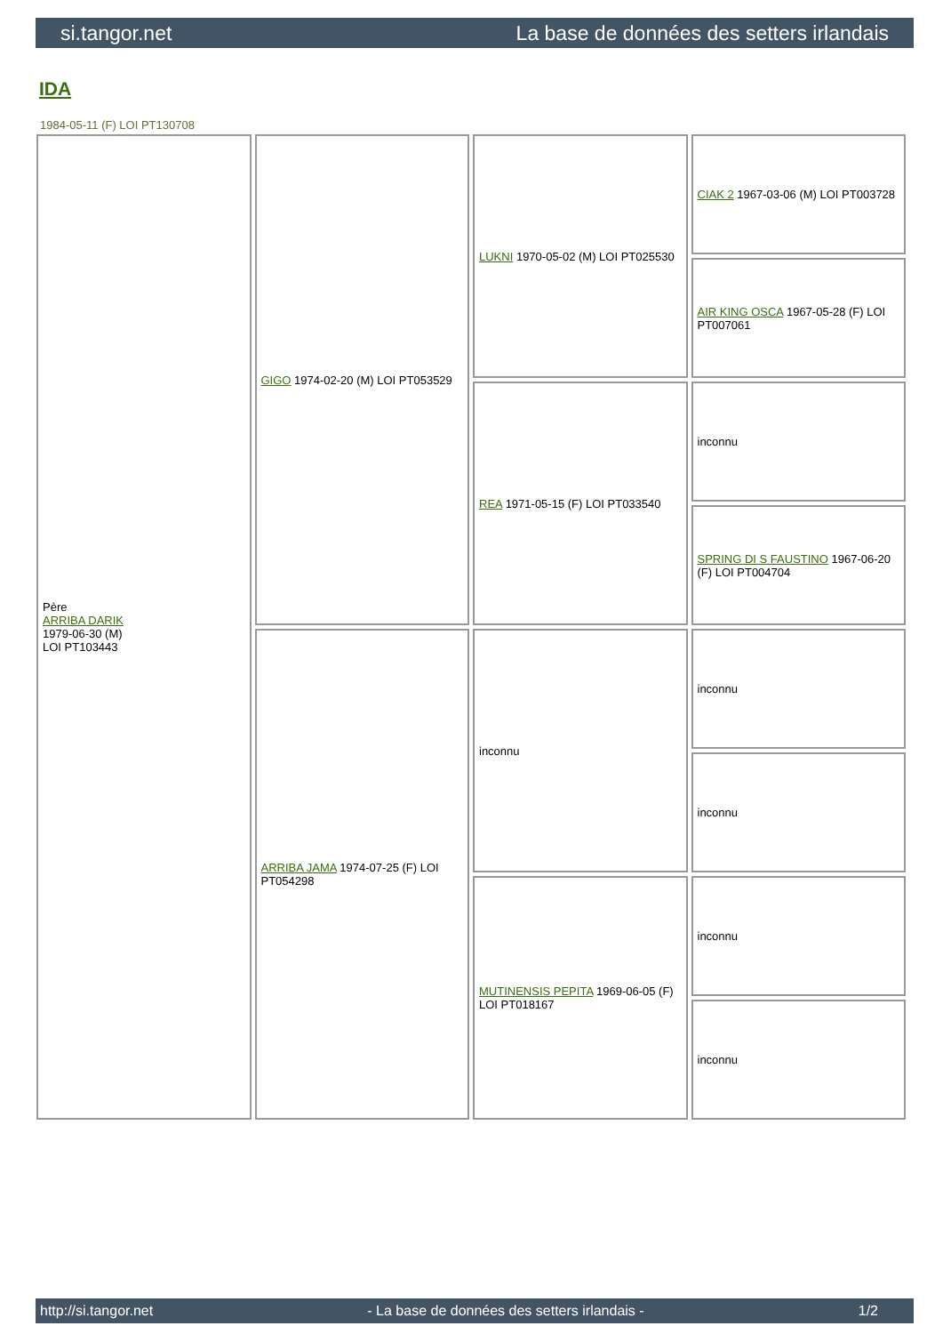si.tangor.net La base de données des setters irlandais
IDA
1984-05-11 (F) LOI PT130708
| Père ARRIBA DARIK 1979-06-30 (M) LOI PT103443 | GIGO 1974-02-20 (M) LOI PT053529 | LUKNI 1970-05-02 (M) LOI PT025530 | CIAK 2 1967-03-06 (M) LOI PT003728 |
| | | | AIR KING OSCA 1967-05-28 (F) LOI PT007061 |
| | | REA 1971-05-15 (F) LOI PT033540 | inconnu |
| | | | SPRING DI S FAUSTINO 1967-06-20 (F) LOI PT004704 |
| | ARRIBA JAMA 1974-07-25 (F) LOI PT054298 | inconnu | inconnu |
| | | | inconnu |
| | | MUTINENSIS PEPITA 1969-06-05 (F) LOI PT018167 | inconnu |
| | | | inconnu |
http://si.tangor.net - La base de données des setters irlandais - 1/2